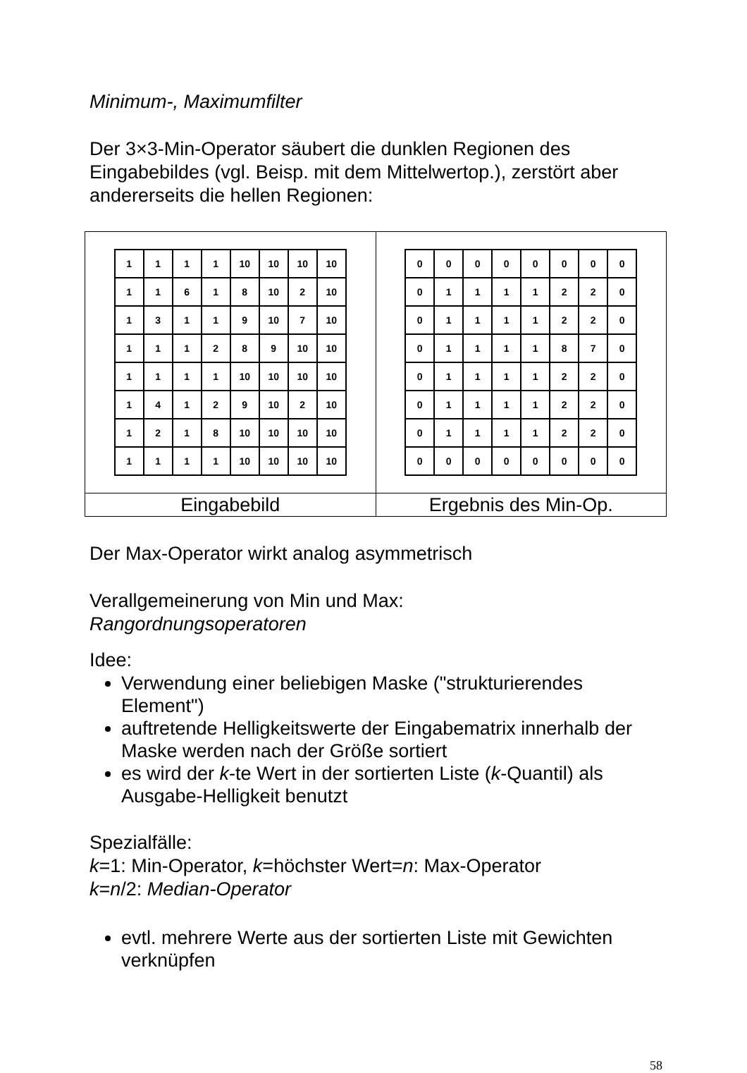Minimum-, Maximumfilter
Der 3×3-Min-Operator säubert die dunklen Regionen des Eingabebildes (vgl. Beisp. mit dem Mittelwertop.), zerstört aber andererseits die hellen Regionen:
| / 1 / 1 / 1 / 1 / 10 / 10 / 10 / 10 / / 1 / 1 / 6 / 1 / 8 / 10 / 2 / 10 / / 1 / 3 / 1 / 1 / 9 / 10 / 7 / 10 / / 1 / 1 / 1 / 2 / 8 / 9 / 10 / 10 / / 1 / 1 / 1 / 1 / 10 / 10 / 10 / 10 / / 1 / 4 / 1 / 2 / 9 / 10 / 2 / 10 / / 1 / 2 / 1 / 8 / 10 / 10 / 10 / 10 / / 1 / 1 / 1 / 1 / 10 / 10 / 10 / 10 / | / 0 / 0 / 0 / 0 / 0 / 0 / 0 / 0 / / 0 / 1 / 1 / 1 / 1 / 2 / 2 / 0 / / 0 / 1 / 1 / 1 / 1 / 2 / 2 / 0 / / 0 / 1 / 1 / 1 / 1 / 8 / 7 / 0 / / 0 / 1 / 1 / 1 / 1 / 2 / 2 / 0 / / 0 / 1 / 1 / 1 / 1 / 2 / 2 / 0 / / 0 / 1 / 1 / 1 / 1 / 2 / 2 / 0 / / 0 / 0 / 0 / 0 / 0 / 0 / 0 / 0 / |
| Eingabebild | Ergebnis des Min-Op. |
Der Max-Operator wirkt analog asymmetrisch
Verallgemeinerung von Min und Max:
Rangordnungsoperatoren
Idee:
Verwendung einer beliebigen Maske ("strukturierendes Element")
auftretende Helligkeitswerte der Eingabematrix innerhalb der Maske werden nach der Größe sortiert
es wird der k-te Wert in der sortierten Liste (k-Quantil) als Ausgabe-Helligkeit benutzt
Spezialfälle:
k=1: Min-Operator, k=höchster Wert=n: Max-Operator
k=n/2: Median-Operator
evtl. mehrere Werte aus der sortierten Liste mit Gewichten verknüpfen
58